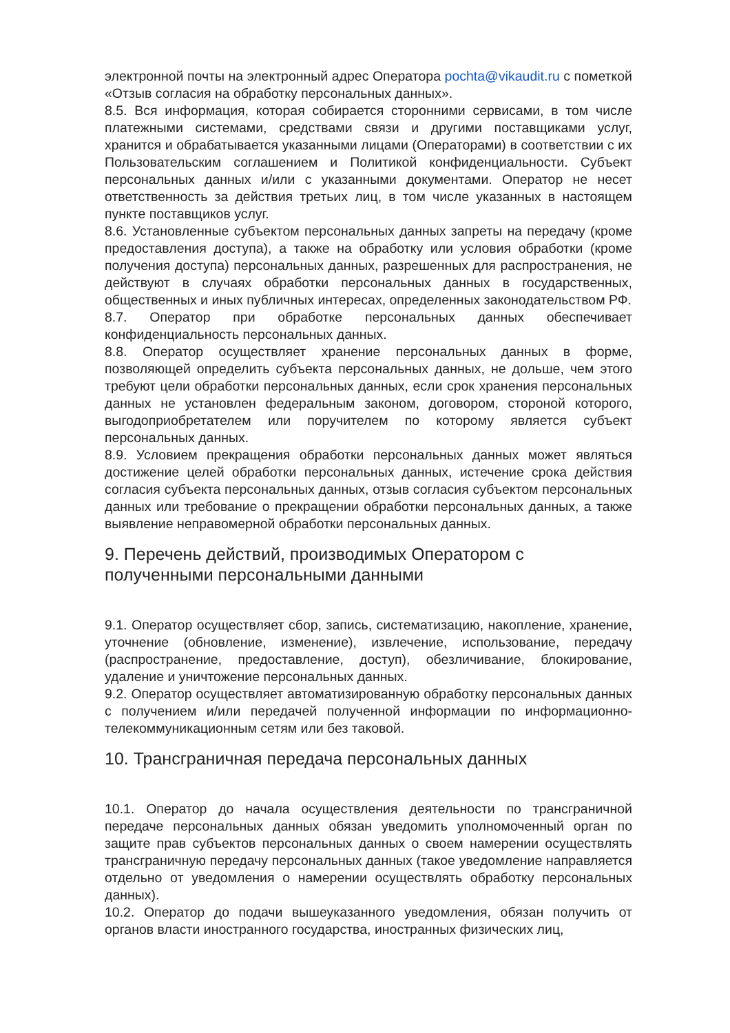электронной почты на электронный адрес Оператора pochta@vikaudit.ru с пометкой «Отзыв согласия на обработку персональных данных».
8.5. Вся информация, которая собирается сторонними сервисами, в том числе платежными системами, средствами связи и другими поставщиками услуг, хранится и обрабатывается указанными лицами (Операторами) в соответствии с их Пользовательским соглашением и Политикой конфиденциальности. Субъект персональных данных и/или с указанными документами. Оператор не несет ответственность за действия третьих лиц, в том числе указанных в настоящем пункте поставщиков услуг.
8.6. Установленные субъектом персональных данных запреты на передачу (кроме предоставления доступа), а также на обработку или условия обработки (кроме получения доступа) персональных данных, разрешенных для распространения, не действуют в случаях обработки персональных данных в государственных, общественных и иных публичных интересах, определенных законодательством РФ.
8.7. Оператор при обработке персональных данных обеспечивает конфиденциальность персональных данных.
8.8. Оператор осуществляет хранение персональных данных в форме, позволяющей определить субъекта персональных данных, не дольше, чем этого требуют цели обработки персональных данных, если срок хранения персональных данных не установлен федеральным законом, договором, стороной которого, выгодоприобретателем или поручителем по которому является субъект персональных данных.
8.9. Условием прекращения обработки персональных данных может являться достижение целей обработки персональных данных, истечение срока действия согласия субъекта персональных данных, отзыв согласия субъектом персональных данных или требование о прекращении обработки персональных данных, а также выявление неправомерной обработки персональных данных.
9. Перечень действий, производимых Оператором с полученными персональными данными
9.1. Оператор осуществляет сбор, запись, систематизацию, накопление, хранение, уточнение (обновление, изменение), извлечение, использование, передачу (распространение, предоставление, доступ), обезличивание, блокирование, удаление и уничтожение персональных данных.
9.2. Оператор осуществляет автоматизированную обработку персональных данных с получением и/или передачей полученной информации по информационно-телекоммуникационным сетям или без таковой.
10. Трансграничная передача персональных данных
10.1. Оператор до начала осуществления деятельности по трансграничной передаче персональных данных обязан уведомить уполномоченный орган по защите прав субъектов персональных данных о своем намерении осуществлять трансграничную передачу персональных данных (такое уведомление направляется отдельно от уведомления о намерении осуществлять обработку персональных данных).
10.2. Оператор до подачи вышеуказанного уведомления, обязан получить от органов власти иностранного государства, иностранных физических лиц,